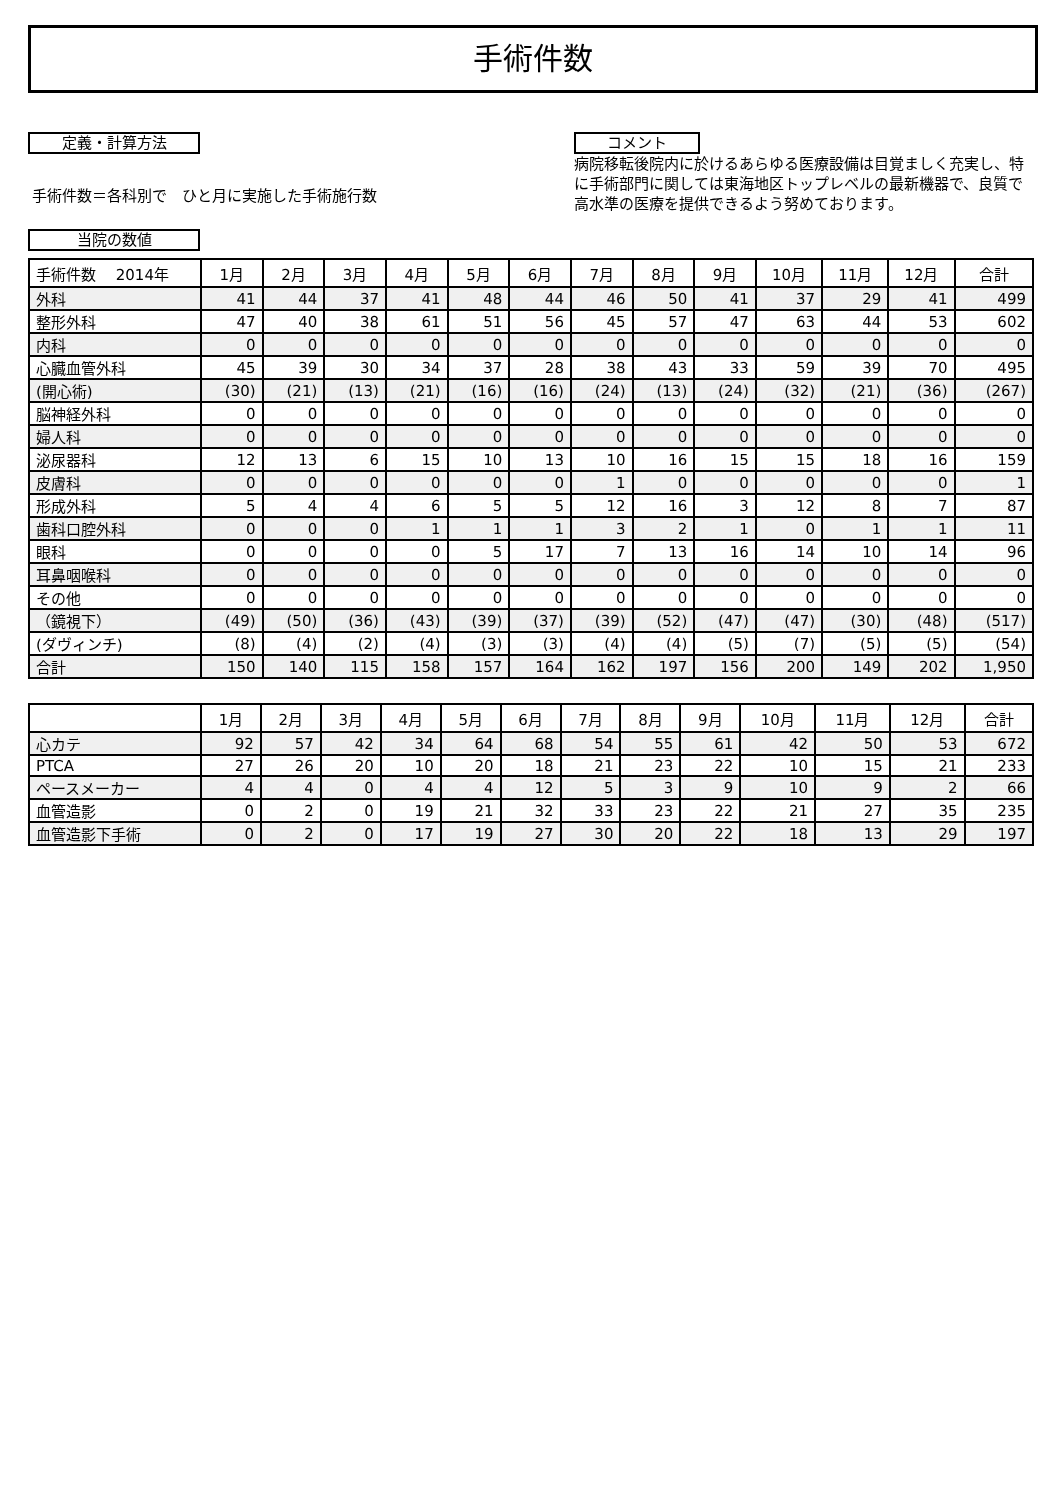手術件数
定義・計算方法
手術件数＝各科別で　ひと月に実施した手術施行数
当院の数値
コメント
病院移転後院内に於けるあらゆる医療設備は目覚ましく充実し、特に手術部門に関しては東海地区トップレベルの最新機器で、良質で高水準の医療を提供できるよう努めております。
| 手術件数 2014年 | 1月 | 2月 | 3月 | 4月 | 5月 | 6月 | 7月 | 8月 | 9月 | 10月 | 11月 | 12月 | 合計 |
| --- | --- | --- | --- | --- | --- | --- | --- | --- | --- | --- | --- | --- | --- |
| 外科 | 41 | 44 | 37 | 41 | 48 | 44 | 46 | 50 | 41 | 37 | 29 | 41 | 499 |
| 整形外科 | 47 | 40 | 38 | 61 | 51 | 56 | 45 | 57 | 47 | 63 | 44 | 53 | 602 |
| 内科 | 0 | 0 | 0 | 0 | 0 | 0 | 0 | 0 | 0 | 0 | 0 | 0 | 0 |
| 心臓血管外科 | 45 | 39 | 30 | 34 | 37 | 28 | 38 | 43 | 33 | 59 | 39 | 70 | 495 |
| (開心術) | (30) | (21) | (13) | (21) | (16) | (16) | (24) | (13) | (24) | (32) | (21) | (36) | (267) |
| 脳神経外科 | 0 | 0 | 0 | 0 | 0 | 0 | 0 | 0 | 0 | 0 | 0 | 0 | 0 |
| 婦人科 | 0 | 0 | 0 | 0 | 0 | 0 | 0 | 0 | 0 | 0 | 0 | 0 | 0 |
| 泌尿器科 | 12 | 13 | 6 | 15 | 10 | 13 | 10 | 16 | 15 | 15 | 18 | 16 | 159 |
| 皮膚科 | 0 | 0 | 0 | 0 | 0 | 0 | 1 | 0 | 0 | 0 | 0 | 0 | 1 |
| 形成外科 | 5 | 4 | 4 | 6 | 5 | 5 | 12 | 16 | 3 | 12 | 8 | 7 | 87 |
| 歯科口腔外科 | 0 | 0 | 0 | 1 | 1 | 1 | 3 | 2 | 1 | 0 | 1 | 1 | 11 |
| 眼科 | 0 | 0 | 0 | 0 | 5 | 17 | 7 | 13 | 16 | 14 | 10 | 14 | 96 |
| 耳鼻咽喉科 | 0 | 0 | 0 | 0 | 0 | 0 | 0 | 0 | 0 | 0 | 0 | 0 | 0 |
| その他 | 0 | 0 | 0 | 0 | 0 | 0 | 0 | 0 | 0 | 0 | 0 | 0 | 0 |
| （鏡視下） | (49) | (50) | (36) | (43) | (39) | (37) | (39) | (52) | (47) | (47) | (30) | (48) | (517) |
| (ダヴィンチ) | (8) | (4) | (2) | (4) | (3) | (3) | (4) | (4) | (5) | (7) | (5) | (5) | (54) |
| 合計 | 150 | 140 | 115 | 158 | 157 | 164 | 162 | 197 | 156 | 200 | 149 | 202 | 1,950 |
| | 1月 | 2月 | 3月 | 4月 | 5月 | 6月 | 7月 | 8月 | 9月 | 10月 | 11月 | 12月 | 合計 |
| 心カテ | 92 | 57 | 42 | 34 | 64 | 68 | 54 | 55 | 61 | 42 | 50 | 53 | 672 |
| PTCA | 27 | 26 | 20 | 10 | 20 | 18 | 21 | 23 | 22 | 10 | 15 | 21 | 233 |
| ペースメーカー | 4 | 4 | 0 | 4 | 4 | 12 | 5 | 3 | 9 | 10 | 9 | 2 | 66 |
| 血管造影 | 0 | 2 | 0 | 19 | 21 | 32 | 33 | 23 | 22 | 21 | 27 | 35 | 235 |
| 血管造影下手術 | 0 | 2 | 0 | 17 | 19 | 27 | 30 | 20 | 22 | 18 | 13 | 29 | 197 |